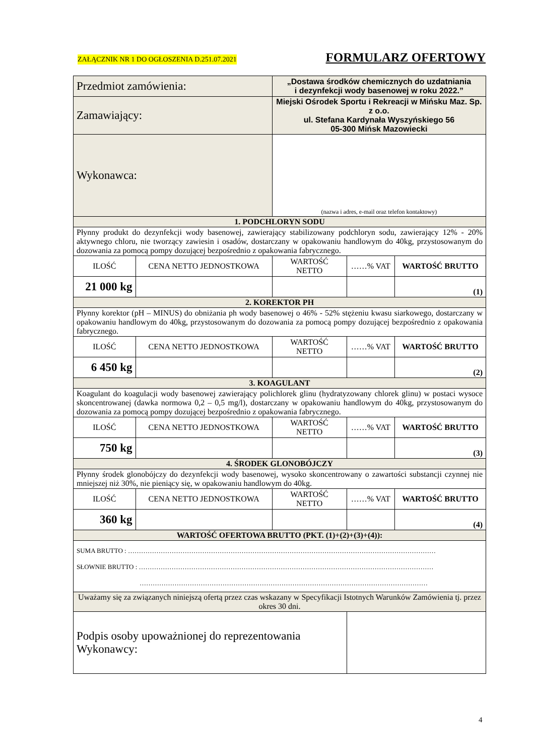ZAŁĄCZNIK NR 1 DO OGŁOSZENIA D.251.07.2021 FORMULARZ OFERTOWY
| Przedmiot zamówienia: | | „Dostawa środków chemicznych do uzdatniania i dezynfekcji wody basenowej w roku 2022.” | | |
| Zamawiający: | | Miejski Ośrodek Sportu i Rekreacji w Mińsku Maz. Sp. z o.o. ul. Stefana Kardynała Wyszyńskiego 56 05-300 Mińsk Mazowiecki | | |
| Wykonawca: | | (nazwa i adres, e-mail oraz telefon kontaktowy) | | |
| 1. PODCHLORYN SODU | | | | |
| Płynny produkt do dezynfekcji wody basenowej, zawierający stabilizowany podchloryn sodu, zawierający 12% - 20% aktywnego chloru, nie tworzący zawiesin i osadów, dostarczany w opakowaniu handlowym do 40kg, przystosowanym do dozowania za pomocą pompy dozującej bezpośrednio z opakowania fabrycznego. | | | | |
| ILOŚĆ | CENA NETTO JEDNOSTKOWA | WARTOŚĆ NETTO | ……% VAT | WARTOŚĆ BRUTTO |
| 21 000 kg | | | | (1) |
| 2. KOREKTOR PH | | | | |
| Płynny korektor (pH – MINUS) do obniżania ph wody basenowej o 46% - 52% stężeniu kwasu siarkowego, dostarczany w opakowaniu handlowym do 40kg, przystosowanym do dozowania za pomocą pompy dozującej bezpośrednio z opakowania fabrycznego. | | | | |
| ILOŚĆ | CENA NETTO JEDNOSTKOWA | WARTOŚĆ NETTO | ……% VAT | WARTOŚĆ BRUTTO |
| 6 450 kg | | | | (2) |
| 3. KOAGULANT | | | | |
| Koagulant do koagulacji wody basenowej zawierający polichlorek glinu (hydratyzowany chlorek glinu) w postaci wysoce skoncentrowanej (dawka normowa 0,2 – 0,5 mg/l), dostarczany w opakowaniu handlowym do 40kg, przystosowanym do dozowania za pomocą pompy dozującej bezpośrednio z opakowania fabrycznego. | | | | |
| ILOŚĆ | CENA NETTO JEDNOSTKOWA | WARTOŚĆ NETTO | ……% VAT | WARTOŚĆ BRUTTO |
| 750 kg | | | | (3) |
| 4. ŚRODEK GLONOBÓJCZY | | | | |
| Płynny środek glonobójczy do dezynfekcji wody basenowej, wysoko skoncentrowany o zawartości substancji czynnej nie mniejszej niż 30%, nie pieniący się, w opakowaniu handlowym do 40kg. | | | | |
| ILOŚĆ | CENA NETTO JEDNOSTKOWA | WARTOŚĆ NETTO | ……% VAT | WARTOŚĆ BRUTTO |
| 360 kg | | | | (4) |
| WARTOŚĆ OFERTOWA BRUTTO (PKT. (1)+(2)+(3)+(4)): | | | | |
| SUMA BRUTTO : …………………………………………………………………………………………………………………………… SŁOWNIE BRUTTO : ……………………………………………………………………………………………………………………… …………………………………………………………………………………………………………………… | | | | |
| Uważamy się za związanych niniejszą ofertą przez czas wskazany w Specyfikacji Istotnych Warunków Zamówienia tj. przez okres 30 dni. | | | | |
| Podpis osoby upoważnionej do reprezentowania Wykonawcy: | | | | |
4